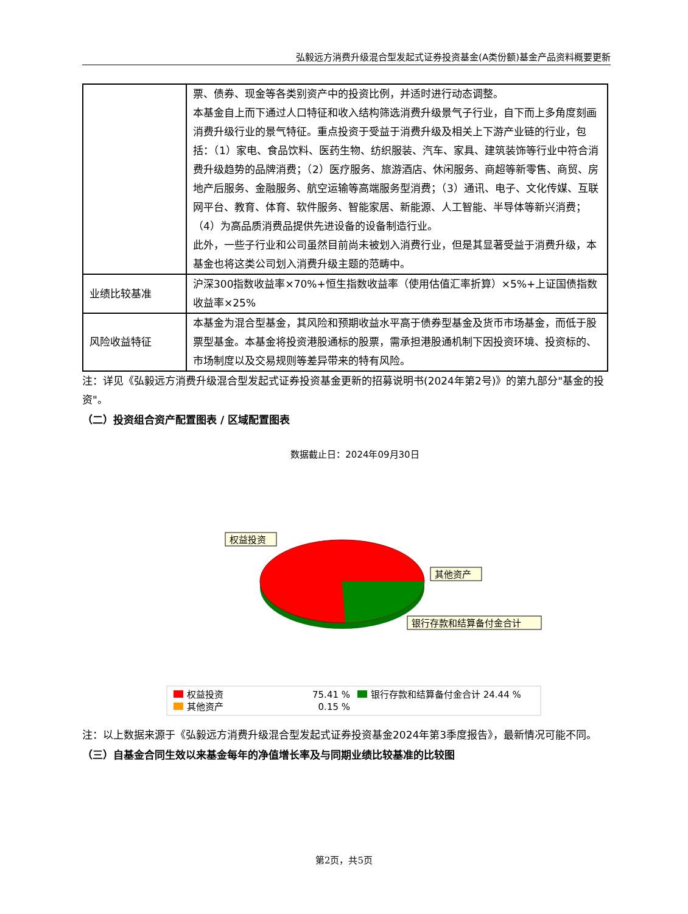弘毅远方消费升级混合型发起式证券投资基金(A类份额)基金产品资料概要更新
| | 票、债券、现金等各类别资产中的投资比例，并适时进行动态调整。 本基金自上而下通过人口特征和收入结构筛选消费升级景气子行业，自下而上多角度刻画消费升级行业的景气特征。重点投资于受益于消费升级及相关上下游产业链的行业，包括：（1）家电、食品饮料、医药生物、纺织服装、汽车、家具、建筑装饰等行业中符合消费升级趋势的品牌消费；（2）医疗服务、旅游酒店、休闲服务、商超等新零售、商贸、房地产后服务、金融服务、航空运输等高端服务型消费；（3）通讯、电子、文化传媒、互联网平台、教育、体育、软件服务、智能家居、新能源、人工智能、半导体等新兴消费；（4）为高品质消费品提供先进设备的设备制造行业。 此外，一些子行业和公司虽然目前尚未被划入消费行业，但是其显著受益于消费升级，本基金也将这类公司划入消费升级主题的范畴中。 |
| 业绩比较基准 | 沪深300指数收益率×70%+恒生指数收益率（使用估值汇率折算）×5%+上证国债指数收益率×25% |
| 风险收益特征 | 本基金为混合型基金，其风险和预期收益水平高于债券型基金及货币市场基金，而低于股票型基金。本基金将投资港股通标的股票，需承担港股通机制下因投资环境、投资标的、市场制度以及交易规则等差异带来的特有风险。 |
注：详见《弘毅远方消费升级混合型发起式证券投资基金更新的招募说明书(2024年第2号)》的第九部分"基金的投资"。
（二）投资组合资产配置图表 / 区域配置图表
数据截止日：2024年09月30日
权益投资
其他资产
银行存款和结算备付金合计
权益投资
75.41 %
银行存款和结算备付金合计 24.44 %
其他资产
0.15 %
注：以上数据来源于《弘毅远方消费升级混合型发起式证券投资基金2024年第3季度报告》，最新情况可能不同。
（三）自基金合同生效以来基金每年的净值增长率及与同期业绩比较基准的比较图
第2页，共5页